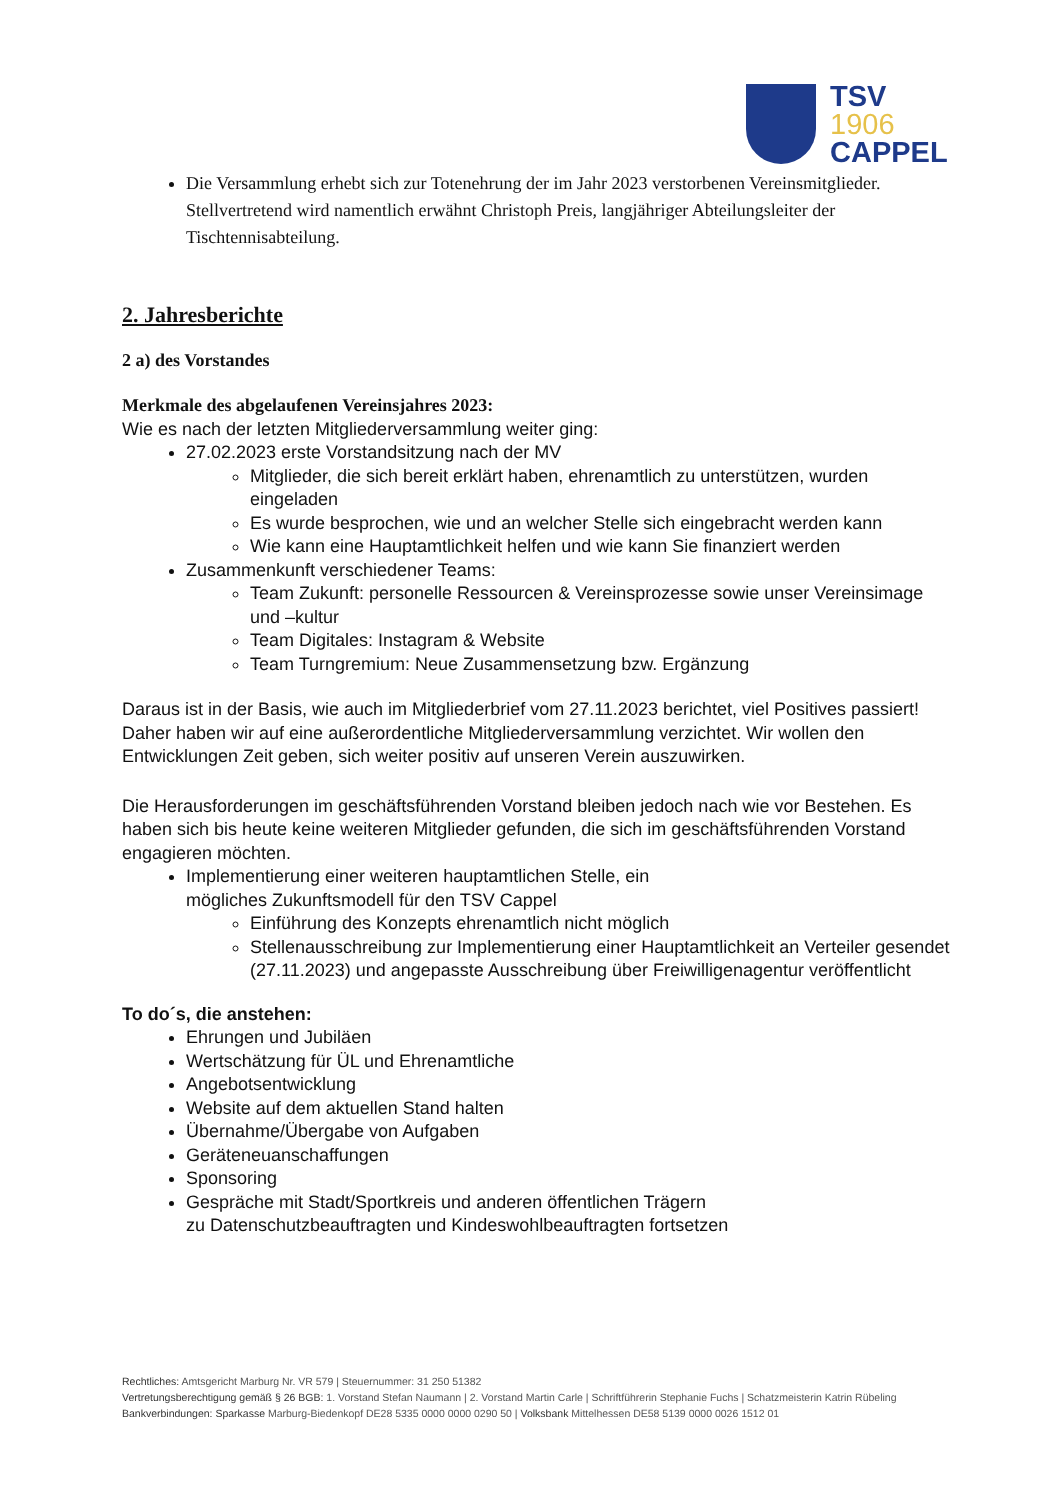TSV
1906
CAPPEL
Die Versammlung erhebt sich zur Totenehrung der im Jahr 2023 verstorbenen Vereinsmitglieder. Stellvertretend wird namentlich erwähnt Christoph Preis, langjähriger Abteilungsleiter der Tischtennisabteilung.
2. Jahresberichte
2 a) des Vorstandes
Merkmale des abgelaufenen Vereinsjahres 2023:
Wie es nach der letzten Mitgliederversammlung weiter ging:
27.02.2023 erste Vorstandsitzung nach der MV
Mitglieder, die sich bereit erklärt haben, ehrenamtlich zu unterstützen, wurden eingeladen
Es wurde besprochen, wie und an welcher Stelle sich eingebracht werden kann
Wie kann eine Hauptamtlichkeit helfen und wie kann Sie finanziert werden
Zusammenkunft verschiedener Teams:
Team Zukunft: personelle Ressourcen & Vereinsprozesse sowie unser Vereinsimage und –kultur
Team Digitales: Instagram & Website
Team Turngremium: Neue Zusammensetzung bzw. Ergänzung
Daraus ist in der Basis, wie auch im Mitgliederbrief vom 27.11.2023 berichtet, viel Positives passiert!
Daher haben wir auf eine außerordentliche Mitgliederversammlung verzichtet. Wir wollen den Entwicklungen Zeit geben, sich weiter positiv auf unseren Verein auszuwirken.
Die Herausforderungen im geschäftsführenden Vorstand bleiben jedoch nach wie vor Bestehen. Es haben sich bis heute keine weiteren Mitglieder gefunden, die sich im geschäftsführenden Vorstand engagieren möchten.
Implementierung einer weiteren hauptamtlichen Stelle, ein
mögliches Zukunftsmodell für den TSV Cappel
Einführung des Konzepts ehrenamtlich nicht möglich
Stellenausschreibung zur Implementierung einer Hauptamtlichkeit an Verteiler gesendet (27.11.2023) und angepasste Ausschreibung über Freiwilligenagentur veröffentlicht
To do´s, die anstehen:
Ehrungen und Jubiläen
Wertschätzung für ÜL und Ehrenamtliche
Angebotsentwicklung
Website auf dem aktuellen Stand halten
Übernahme/Übergabe von Aufgaben
Geräteneuanschaffungen
Sponsoring
Gespräche mit Stadt/Sportkreis und anderen öffentlichen Trägern
zu Datenschutzbeauftragten und Kindeswohlbeauftragten fortsetzen
Rechtliches: Amtsgericht Marburg Nr. VR 579 | Steuernummer: 31 250 51382
Vertretungsberechtigung gemäß § 26 BGB: 1. Vorstand Stefan Naumann | 2. Vorstand Martin Carle | Schriftführerin Stephanie Fuchs | Schatzmeisterin Katrin Rübeling
Bankverbindungen: Sparkasse Marburg-Biedenkopf DE28 5335 0000 0000 0290 50 | Volksbank Mittelhessen DE58 5139 0000 0026 1512 01